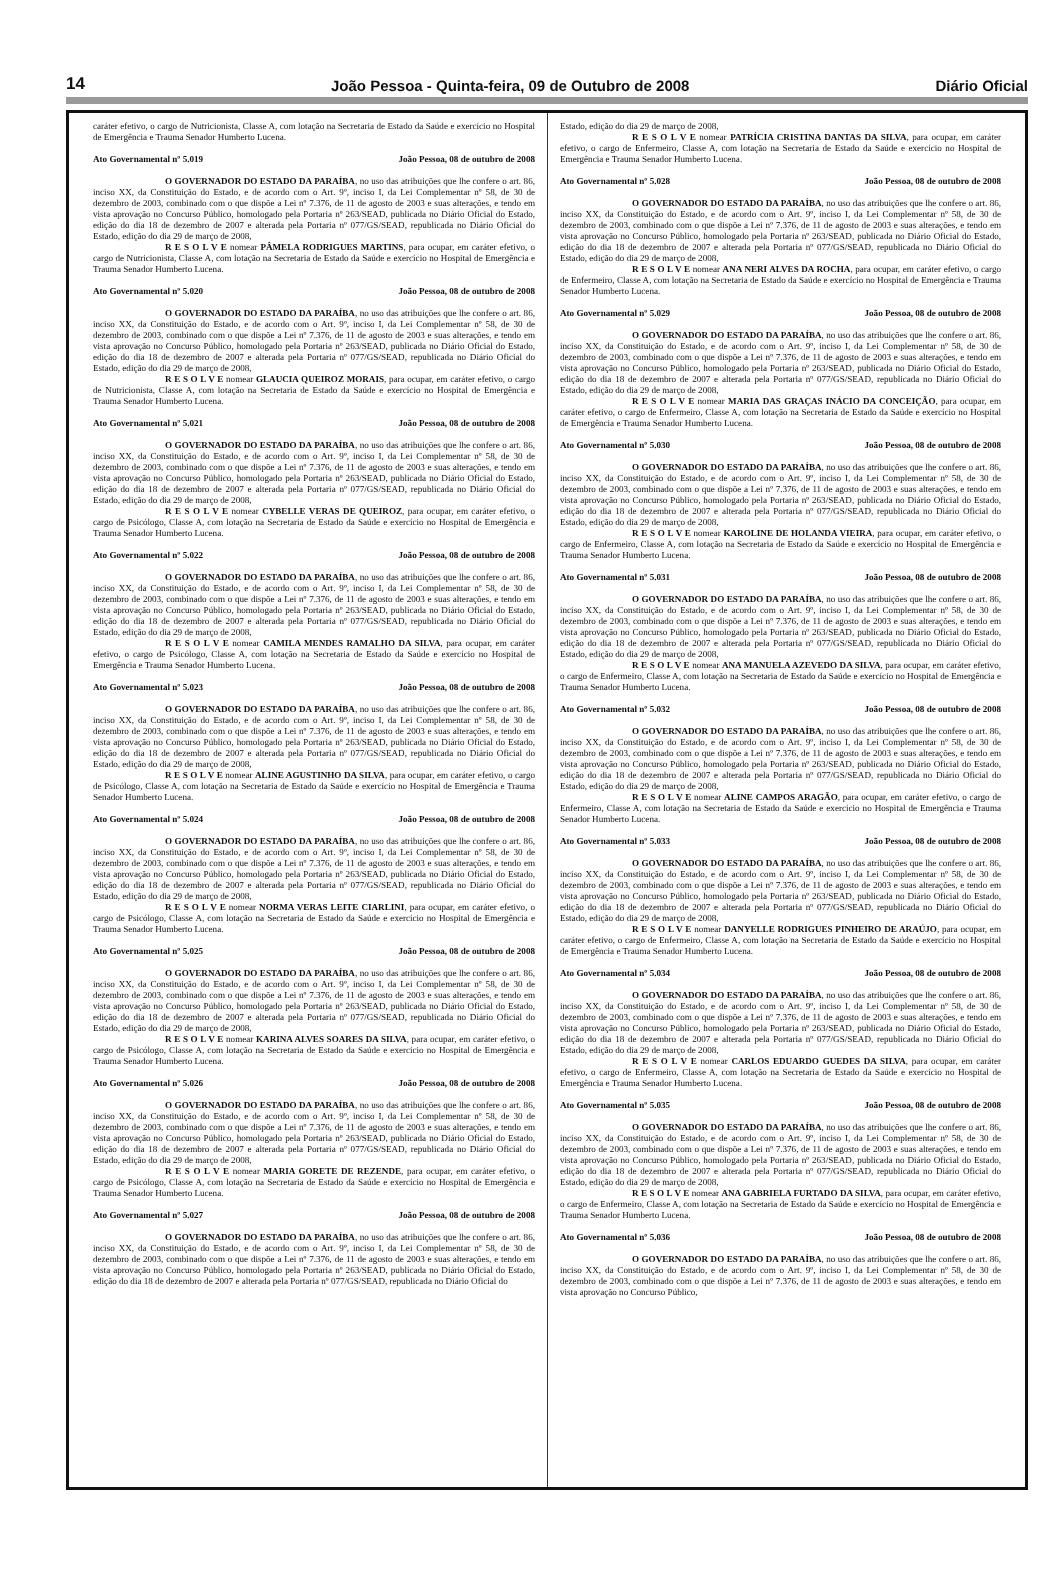14 João Pessoa - Quinta-feira, 09 de Outubro de 2008 Diário Oficial
caráter efetivo, o cargo de Nutricionista, Classe A, com lotação na Secretaria de Estado da Saúde e exercício no Hospital de Emergência e Trauma Senador Humberto Lucena.
Ato Governamental nº 5.019 João Pessoa, 08 de outubro de 2008
O GOVERNADOR DO ESTADO DA PARAÍBA, no uso das atribuições que lhe confere o art. 86, inciso XX, da Constituição do Estado, e de acordo com o Art. 9º, inciso I, da Lei Complementar nº 58, de 30 de dezembro de 2003, combinado com o que dispõe a Lei nº 7.376, de 11 de agosto de 2003 e suas alterações, e tendo em vista aprovação no Concurso Público, homologado pela Portaria nº 263/SEAD, publicada no Diário Oficial do Estado, edição do dia 18 de dezembro de 2007 e alterada pela Portaria nº 077/GS/SEAD, republicada no Diário Oficial do Estado, edição do dia 29 de março de 2008,
R E S O L V E nomear PÂMELA RODRIGUES MARTINS, para ocupar, em caráter efetivo, o cargo de Nutricionista, Classe A, com lotação na Secretaria de Estado da Saúde e exercício no Hospital de Emergência e Trauma Senador Humberto Lucena.
Ato Governamental nº 5.020 João Pessoa, 08 de outubro de 2008
O GOVERNADOR DO ESTADO DA PARAÍBA, no uso das atribuições que lhe confere o art. 86, inciso XX, da Constituição do Estado, e de acordo com o Art. 9º, inciso I, da Lei Complementar nº 58, de 30 de dezembro de 2003, combinado com o que dispõe a Lei nº 7.376, de 11 de agosto de 2003 e suas alterações, e tendo em vista aprovação no Concurso Público, homologado pela Portaria nº 263/SEAD, publicada no Diário Oficial do Estado, edição do dia 18 de dezembro de 2007 e alterada pela Portaria nº 077/GS/SEAD, republicada no Diário Oficial do Estado, edição do dia 29 de março de 2008,
R E S O L V E nomear GLAUCIA QUEIROZ MORAIS, para ocupar, em caráter efetivo, o cargo de Nutricionista, Classe A, com lotação na Secretaria de Estado da Saúde e exercício no Hospital de Emergência e Trauma Senador Humberto Lucena.
Ato Governamental nº 5.021 João Pessoa, 08 de outubro de 2008
O GOVERNADOR DO ESTADO DA PARAÍBA, no uso das atribuições que lhe confere o art. 86, inciso XX, da Constituição do Estado, e de acordo com o Art. 9º, inciso I, da Lei Complementar nº 58, de 30 de dezembro de 2003, combinado com o que dispõe a Lei nº 7.376, de 11 de agosto de 2003 e suas alterações, e tendo em vista aprovação no Concurso Público, homologado pela Portaria nº 263/SEAD, publicada no Diário Oficial do Estado, edição do dia 18 de dezembro de 2007 e alterada pela Portaria nº 077/GS/SEAD, republicada no Diário Oficial do Estado, edição do dia 29 de março de 2008,
R E S O L V E nomear CYBELLE VERAS DE QUEIROZ, para ocupar, em caráter efetivo, o cargo de Psicólogo, Classe A, com lotação na Secretaria de Estado da Saúde e exercício no Hospital de Emergência e Trauma Senador Humberto Lucena.
Ato Governamental nº 5.022 João Pessoa, 08 de outubro de 2008
O GOVERNADOR DO ESTADO DA PARAÍBA, no uso das atribuições que lhe confere o art. 86, inciso XX, da Constituição do Estado, e de acordo com o Art. 9º, inciso I, da Lei Complementar nº 58, de 30 de dezembro de 2003, combinado com o que dispõe a Lei nº 7.376, de 11 de agosto de 2003 e suas alterações, e tendo em vista aprovação no Concurso Público, homologado pela Portaria nº 263/SEAD, publicada no Diário Oficial do Estado, edição do dia 18 de dezembro de 2007 e alterada pela Portaria nº 077/GS/SEAD, republicada no Diário Oficial do Estado, edição do dia 29 de março de 2008,
R E S O L V E nomear CAMILA MENDES RAMALHO DA SILVA, para ocupar, em caráter efetivo, o cargo de Psicólogo, Classe A, com lotação na Secretaria de Estado da Saúde e exercício no Hospital de Emergência e Trauma Senador Humberto Lucena.
Ato Governamental nº 5.023 João Pessoa, 08 de outubro de 2008
O GOVERNADOR DO ESTADO DA PARAÍBA, no uso das atribuições que lhe confere o art. 86, inciso XX, da Constituição do Estado, e de acordo com o Art. 9º, inciso I, da Lei Complementar nº 58, de 30 de dezembro de 2003, combinado com o que dispõe a Lei nº 7.376, de 11 de agosto de 2003 e suas alterações, e tendo em vista aprovação no Concurso Público, homologado pela Portaria nº 263/SEAD, publicada no Diário Oficial do Estado, edição do dia 18 de dezembro de 2007 e alterada pela Portaria nº 077/GS/SEAD, republicada no Diário Oficial do Estado, edição do dia 29 de março de 2008,
R E S O L V E nomear ALINE AGUSTINHO DA SILVA, para ocupar, em caráter efetivo, o cargo de Psicólogo, Classe A, com lotação na Secretaria de Estado da Saúde e exercício no Hospital de Emergência e Trauma Senador Humberto Lucena.
Ato Governamental nº 5.024 João Pessoa, 08 de outubro de 2008
O GOVERNADOR DO ESTADO DA PARAÍBA, no uso das atribuições que lhe confere o art. 86, inciso XX, da Constituição do Estado, e de acordo com o Art. 9º, inciso I, da Lei Complementar nº 58, de 30 de dezembro de 2003, combinado com o que dispõe a Lei nº 7.376, de 11 de agosto de 2003 e suas alterações, e tendo em vista aprovação no Concurso Público, homologado pela Portaria nº 263/SEAD, publicada no Diário Oficial do Estado, edição do dia 18 de dezembro de 2007 e alterada pela Portaria nº 077/GS/SEAD, republicada no Diário Oficial do Estado, edição do dia 29 de março de 2008,
R E S O L V E nomear NORMA VERAS LEITE CIARLINI, para ocupar, em caráter efetivo, o cargo de Psicólogo, Classe A, com lotação na Secretaria de Estado da Saúde e exercício no Hospital de Emergência e Trauma Senador Humberto Lucena.
Ato Governamental nº 5.025 João Pessoa, 08 de outubro de 2008
O GOVERNADOR DO ESTADO DA PARAÍBA, no uso das atribuições que lhe confere o art. 86, inciso XX, da Constituição do Estado, e de acordo com o Art. 9º, inciso I, da Lei Complementar nº 58, de 30 de dezembro de 2003, combinado com o que dispõe a Lei nº 7.376, de 11 de agosto de 2003 e suas alterações, e tendo em vista aprovação no Concurso Público, homologado pela Portaria nº 263/SEAD, publicada no Diário Oficial do Estado, edição do dia 18 de dezembro de 2007 e alterada pela Portaria nº 077/GS/SEAD, republicada no Diário Oficial do Estado, edição do dia 29 de março de 2008,
R E S O L V E nomear KARINA ALVES SOARES DA SILVA, para ocupar, em caráter efetivo, o cargo de Psicólogo, Classe A, com lotação na Secretaria de Estado da Saúde e exercício no Hospital de Emergência e Trauma Senador Humberto Lucena.
Ato Governamental nº 5.026 João Pessoa, 08 de outubro de 2008
O GOVERNADOR DO ESTADO DA PARAÍBA, no uso das atribuições que lhe confere o art. 86, inciso XX, da Constituição do Estado, e de acordo com o Art. 9º, inciso I, da Lei Complementar nº 58, de 30 de dezembro de 2003, combinado com o que dispõe a Lei nº 7.376, de 11 de agosto de 2003 e suas alterações, e tendo em vista aprovação no Concurso Público, homologado pela Portaria nº 263/SEAD, publicada no Diário Oficial do Estado, edição do dia 18 de dezembro de 2007 e alterada pela Portaria nº 077/GS/SEAD, republicada no Diário Oficial do Estado, edição do dia 29 de março de 2008,
R E S O L V E nomear MARIA GORETE DE REZENDE, para ocupar, em caráter efetivo, o cargo de Psicólogo, Classe A, com lotação na Secretaria de Estado da Saúde e exercício no Hospital de Emergência e Trauma Senador Humberto Lucena.
Ato Governamental nº 5.027 João Pessoa, 08 de outubro de 2008
O GOVERNADOR DO ESTADO DA PARAÍBA, no uso das atribuições que lhe confere o art. 86, inciso XX, da Constituição do Estado, e de acordo com o Art. 9º, inciso I, da Lei Complementar nº 58, de 30 de dezembro de 2003, combinado com o que dispõe a Lei nº 7.376, de 11 de agosto de 2003 e suas alterações, e tendo em vista aprovação no Concurso Público, homologado pela Portaria nº 263/SEAD, publicada no Diário Oficial do Estado, edição do dia 18 de dezembro de 2007 e alterada pela Portaria nº 077/GS/SEAD, republicada no Diário Oficial do
Estado, edição do dia 29 de março de 2008,
R E S O L V E nomear PATRÍCIA CRISTINA DANTAS DA SILVA, para ocupar, em caráter efetivo, o cargo de Enfermeiro, Classe A, com lotação na Secretaria de Estado da Saúde e exercício no Hospital de Emergência e Trauma Senador Humberto Lucena.
Ato Governamental nº 5.028 João Pessoa, 08 de outubro de 2008
O GOVERNADOR DO ESTADO DA PARAÍBA, no uso das atribuições que lhe confere o art. 86, inciso XX, da Constituição do Estado, e de acordo com o Art. 9º, inciso I, da Lei Complementar nº 58, de 30 de dezembro de 2003, combinado com o que dispõe a Lei nº 7.376, de 11 de agosto de 2003 e suas alterações, e tendo em vista aprovação no Concurso Público, homologado pela Portaria nº 263/SEAD, publicada no Diário Oficial do Estado, edição do dia 18 de dezembro de 2007 e alterada pela Portaria nº 077/GS/SEAD, republicada no Diário Oficial do Estado, edição do dia 29 de março de 2008,
R E S O L V E nomear ANA NERI ALVES DA ROCHA, para ocupar, em caráter efetivo, o cargo de Enfermeiro, Classe A, com lotação na Secretaria de Estado da Saúde e exercício no Hospital de Emergência e Trauma Senador Humberto Lucena.
Ato Governamental nº 5.029 João Pessoa, 08 de outubro de 2008
O GOVERNADOR DO ESTADO DA PARAÍBA, no uso das atribuições que lhe confere o art. 86, inciso XX, da Constituição do Estado, e de acordo com o Art. 9º, inciso I, da Lei Complementar nº 58, de 30 de dezembro de 2003, combinado com o que dispõe a Lei nº 7.376, de 11 de agosto de 2003 e suas alterações, e tendo em vista aprovação no Concurso Público, homologado pela Portaria nº 263/SEAD, publicada no Diário Oficial do Estado, edição do dia 18 de dezembro de 2007 e alterada pela Portaria nº 077/GS/SEAD, republicada no Diário Oficial do Estado, edição do dia 29 de março de 2008,
R E S O L V E nomear MARIA DAS GRAÇAS INÁCIO DA CONCEIÇÃO, para ocupar, em caráter efetivo, o cargo de Enfermeiro, Classe A, com lotação na Secretaria de Estado da Saúde e exercício no Hospital de Emergência e Trauma Senador Humberto Lucena.
Ato Governamental nº 5.030 João Pessoa, 08 de outubro de 2008
O GOVERNADOR DO ESTADO DA PARAÍBA, no uso das atribuições que lhe confere o art. 86, inciso XX, da Constituição do Estado, e de acordo com o Art. 9º, inciso I, da Lei Complementar nº 58, de 30 de dezembro de 2003, combinado com o que dispõe a Lei nº 7.376, de 11 de agosto de 2003 e suas alterações, e tendo em vista aprovação no Concurso Público, homologado pela Portaria nº 263/SEAD, publicada no Diário Oficial do Estado, edição do dia 18 de dezembro de 2007 e alterada pela Portaria nº 077/GS/SEAD, republicada no Diário Oficial do Estado, edição do dia 29 de março de 2008,
R E S O L V E nomear KAROLINE DE HOLANDA VIEIRA, para ocupar, em caráter efetivo, o cargo de Enfermeiro, Classe A, com lotação na Secretaria de Estado da Saúde e exercício no Hospital de Emergência e Trauma Senador Humberto Lucena.
Ato Governamental nº 5.031 João Pessoa, 08 de outubro de 2008
O GOVERNADOR DO ESTADO DA PARAÍBA, no uso das atribuições que lhe confere o art. 86, inciso XX, da Constituição do Estado, e de acordo com o Art. 9º, inciso I, da Lei Complementar nº 58, de 30 de dezembro de 2003, combinado com o que dispõe a Lei nº 7.376, de 11 de agosto de 2003 e suas alterações, e tendo em vista aprovação no Concurso Público, homologado pela Portaria nº 263/SEAD, publicada no Diário Oficial do Estado, edição do dia 18 de dezembro de 2007 e alterada pela Portaria nº 077/GS/SEAD, republicada no Diário Oficial do Estado, edição do dia 29 de março de 2008,
R E S O L V E nomear ANA MANUELA AZEVEDO DA SILVA, para ocupar, em caráter efetivo, o cargo de Enfermeiro, Classe A, com lotação na Secretaria de Estado da Saúde e exercício no Hospital de Emergência e Trauma Senador Humberto Lucena.
Ato Governamental nº 5.032 João Pessoa, 08 de outubro de 2008
O GOVERNADOR DO ESTADO DA PARAÍBA, no uso das atribuições que lhe confere o art. 86, inciso XX, da Constituição do Estado, e de acordo com o Art. 9º, inciso I, da Lei Complementar nº 58, de 30 de dezembro de 2003, combinado com o que dispõe a Lei nº 7.376, de 11 de agosto de 2003 e suas alterações, e tendo em vista aprovação no Concurso Público, homologado pela Portaria nº 263/SEAD, publicada no Diário Oficial do Estado, edição do dia 18 de dezembro de 2007 e alterada pela Portaria nº 077/GS/SEAD, republicada no Diário Oficial do Estado, edição do dia 29 de março de 2008,
R E S O L V E nomear ALINE CAMPOS ARAGÃO, para ocupar, em caráter efetivo, o cargo de Enfermeiro, Classe A, com lotação na Secretaria de Estado da Saúde e exercício no Hospital de Emergência e Trauma Senador Humberto Lucena.
Ato Governamental nº 5.033 João Pessoa, 08 de outubro de 2008
O GOVERNADOR DO ESTADO DA PARAÍBA, no uso das atribuições que lhe confere o art. 86, inciso XX, da Constituição do Estado, e de acordo com o Art. 9º, inciso I, da Lei Complementar nº 58, de 30 de dezembro de 2003, combinado com o que dispõe a Lei nº 7.376, de 11 de agosto de 2003 e suas alterações, e tendo em vista aprovação no Concurso Público, homologado pela Portaria nº 263/SEAD, publicada no Diário Oficial do Estado, edição do dia 18 de dezembro de 2007 e alterada pela Portaria nº 077/GS/SEAD, republicada no Diário Oficial do Estado, edição do dia 29 de março de 2008,
R E S O L V E nomear DANYELLE RODRIGUES PINHEIRO DE ARAÚJO, para ocupar, em caráter efetivo, o cargo de Enfermeiro, Classe A, com lotação na Secretaria de Estado da Saúde e exercício no Hospital de Emergência e Trauma Senador Humberto Lucena.
Ato Governamental nº 5.034 João Pessoa, 08 de outubro de 2008
O GOVERNADOR DO ESTADO DA PARAÍBA, no uso das atribuições que lhe confere o art. 86, inciso XX, da Constituição do Estado, e de acordo com o Art. 9º, inciso I, da Lei Complementar nº 58, de 30 de dezembro de 2003, combinado com o que dispõe a Lei nº 7.376, de 11 de agosto de 2003 e suas alterações, e tendo em vista aprovação no Concurso Público, homologado pela Portaria nº 263/SEAD, publicada no Diário Oficial do Estado, edição do dia 18 de dezembro de 2007 e alterada pela Portaria nº 077/GS/SEAD, republicada no Diário Oficial do Estado, edição do dia 29 de março de 2008,
R E S O L V E nomear CARLOS EDUARDO GUEDES DA SILVA, para ocupar, em caráter efetivo, o cargo de Enfermeiro, Classe A, com lotação na Secretaria de Estado da Saúde e exercício no Hospital de Emergência e Trauma Senador Humberto Lucena.
Ato Governamental nº 5.035 João Pessoa, 08 de outubro de 2008
O GOVERNADOR DO ESTADO DA PARAÍBA, no uso das atribuições que lhe confere o art. 86, inciso XX, da Constituição do Estado, e de acordo com o Art. 9º, inciso I, da Lei Complementar nº 58, de 30 de dezembro de 2003, combinado com o que dispõe a Lei nº 7.376, de 11 de agosto de 2003 e suas alterações, e tendo em vista aprovação no Concurso Público, homologado pela Portaria nº 263/SEAD, publicada no Diário Oficial do Estado, edição do dia 18 de dezembro de 2007 e alterada pela Portaria nº 077/GS/SEAD, republicada no Diário Oficial do Estado, edição do dia 29 de março de 2008,
R E S O L V E nomear ANA GABRIELA FURTADO DA SILVA, para ocupar, em caráter efetivo, o cargo de Enfermeiro, Classe A, com lotação na Secretaria de Estado da Saúde e exercício no Hospital de Emergência e Trauma Senador Humberto Lucena.
Ato Governamental nº 5.036 João Pessoa, 08 de outubro de 2008
O GOVERNADOR DO ESTADO DA PARAÍBA, no uso das atribuições que lhe confere o art. 86, inciso XX, da Constituição do Estado, e de acordo com o Art. 9º, inciso I, da Lei Complementar nº 58, de 30 de dezembro de 2003, combinado com o que dispõe a Lei nº 7.376, de 11 de agosto de 2003 e suas alterações, e tendo em vista aprovação no Concurso Público,